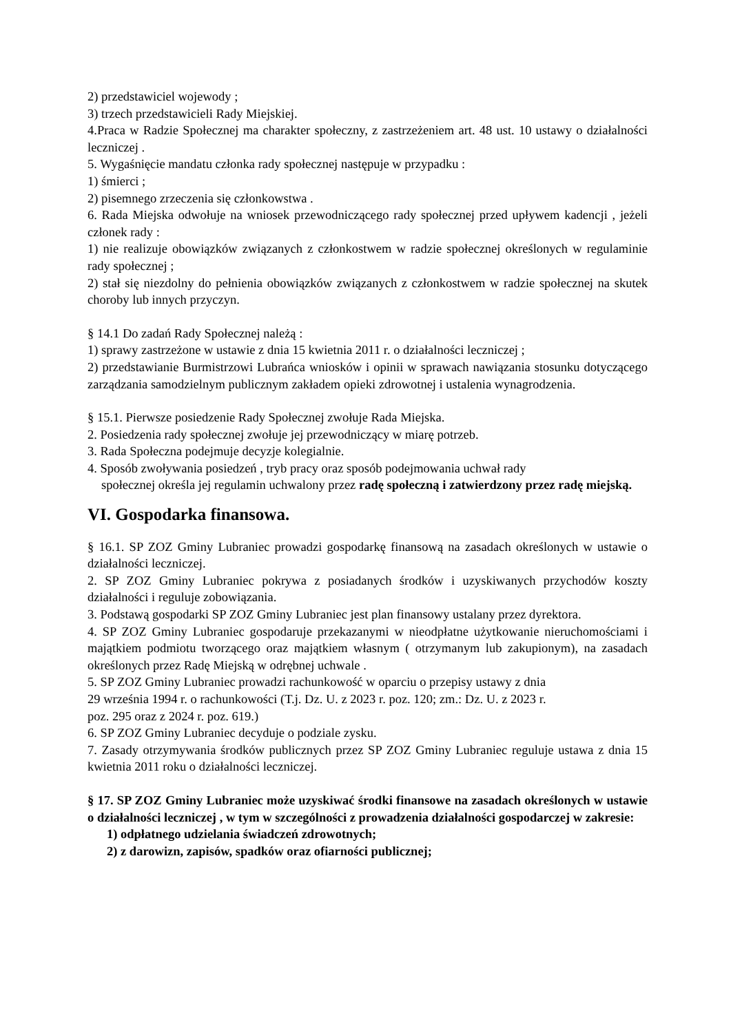2) przedstawiciel wojewody ;
3) trzech przedstawicieli Rady Miejskiej.
4.Praca w Radzie Społecznej ma charakter społeczny, z zastrzeżeniem art. 48 ust. 10 ustawy o działalności leczniczej .
5. Wygaśnięcie mandatu członka rady społecznej następuje w przypadku :
1) śmierci ;
2) pisemnego zrzeczenia się członkowstwa .
6. Rada Miejska odwołuje na wniosek przewodniczącego rady społecznej przed upływem kadencji , jeżeli członek rady :
1) nie realizuje obowiązków związanych z członkostwem w radzie społecznej określonych w regulaminie rady społecznej ;
2) stał się niezdolny do pełnienia obowiązków związanych z członkostwem w radzie społecznej na skutek choroby lub innych przyczyn.
§ 14.1 Do zadań Rady Społecznej należą :
1) sprawy zastrzeżone w ustawie z dnia 15 kwietnia 2011 r. o działalności leczniczej ;
2) przedstawianie Burmistrzowi Lubrańca wniosków i opinii w sprawach nawiązania stosunku dotyczącego zarządzania samodzielnym publicznym zakładem opieki zdrowotnej i ustalenia wynagrodzenia.
§ 15.1. Pierwsze posiedzenie Rady Społecznej zwołuje Rada Miejska.
2. Posiedzenia rady społecznej zwołuje jej przewodniczący w miarę potrzeb.
3. Rada Społeczna podejmuje decyzje kolegialnie.
4. Sposób zwoływania posiedzeń , tryb pracy oraz sposób podejmowania uchwał rady
społecznej określa jej regulamin uchwalony przez radę społeczną i zatwierdzony przez radę miejską.
VI. Gospodarka finansowa.
§ 16.1. SP ZOZ Gminy Lubraniec prowadzi gospodarkę finansową na zasadach określonych w ustawie o działalności leczniczej.
2. SP ZOZ Gminy Lubraniec pokrywa z posiadanych środków i uzyskiwanych przychodów koszty działalności i reguluje zobowiązania.
3. Podstawą gospodarki SP ZOZ Gminy Lubraniec jest plan finansowy ustalany przez dyrektora.
4. SP ZOZ Gminy Lubraniec gospodaruje przekazanymi w nieodpłatne użytkowanie nieruchomościami i majątkiem podmiotu tworzącego oraz majątkiem własnym ( otrzymanym lub zakupionym), na zasadach określonych przez Radę Miejską w odrębnej uchwale .
5. SP ZOZ Gminy Lubraniec prowadzi rachunkowość w oparciu o przepisy ustawy z dnia
29 września 1994 r. o rachunkowości (T.j. Dz. U. z 2023 r. poz. 120; zm.: Dz. U. z 2023 r.
poz. 295 oraz z 2024 r. poz. 619.)
6. SP ZOZ Gminy Lubraniec decyduje o podziale zysku.
7. Zasady otrzymywania środków publicznych przez SP ZOZ Gminy Lubraniec reguluje ustawa z dnia 15 kwietnia 2011 roku o działalności leczniczej.
§ 17. SP ZOZ Gminy Lubraniec może uzyskiwać środki finansowe na zasadach określonych w ustawie o działalności leczniczej , w tym w szczególności z prowadzenia działalności gospodarczej w zakresie:
1) odpłatnego udzielania świadczeń zdrowotnych;
2) z darowizn, zapisów, spadków oraz ofiarności publicznej;